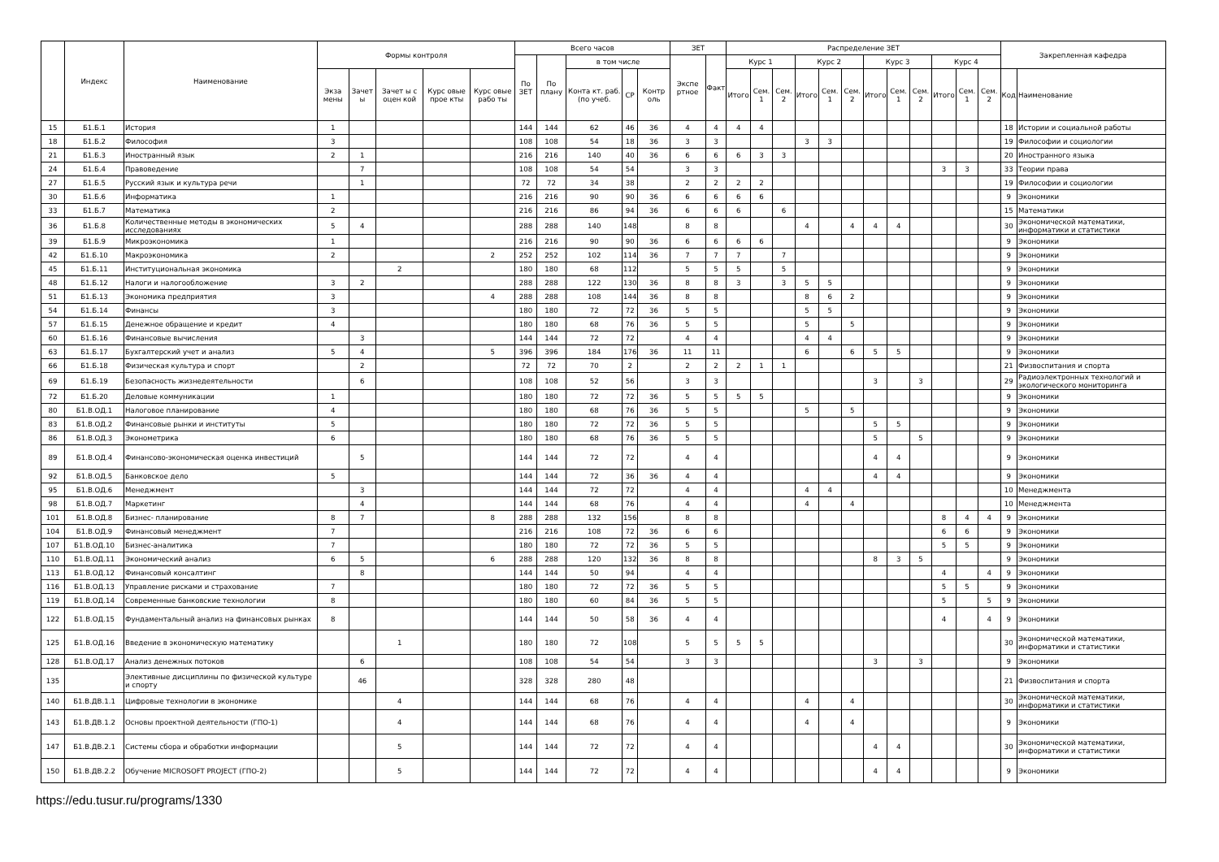| | Индекс | Наименование | Формы контроля | | | | | Всего часов | | | | | ЗЕТ | | Распределение ЗЕТ | | | | | | | | | | | | Закрепленная кафедра | |
| --- | --- | --- | --- | --- | --- | --- | --- | --- | --- | --- | --- | --- | --- | --- | --- | --- | --- | --- | --- | --- | --- | --- | --- | --- | --- | --- | --- | --- |
| | | | | | | | | По ЗЕТ | По плану | в том числе | | | Экспе ртное | Факт | Курс 1 | | | Курс 2 | | | Курс 3 | | | Курс 4 | | | | |
| | | | Экза мены | Зачет ы | Зачет ы с оцен кой | Курс овые прое кты | Курс овые рабо ты | | | Конта кт. раб. (по учеб. | СР | Контр оль | | | Итого | Сем. 1 | Сем. 2 | Итого | Сем. 1 | Сем. 2 | Итого | Сем. 1 | Сем. 2 | Итого | Сем. 1 | Сем. 2 | Код | Наименование |
| 15 | Б1.Б.1 | История | 1 | | | | | 144 | 144 | 62 | 46 | 36 | 4 | 4 | 4 | 4 | | | | | | | | | | | 18 | Истории и социальной работы |
| 18 | Б1.Б.2 | Философия | 3 | | | | | 108 | 108 | 54 | 18 | 36 | 3 | 3 | | | | 3 | 3 | | | | | | | | 19 | Философии и социологии |
| 21 | Б1.Б.3 | Иностранный язык | 2 | 1 | | | | 216 | 216 | 140 | 40 | 36 | 6 | 6 | 6 | 3 | 3 | | | | | | | | | | 20 | Иностранного языка |
| 24 | Б1.Б.4 | Правоведение | | 7 | | | | 108 | 108 | 54 | 54 | | 3 | 3 | | | | | | | | | | 3 | 3 | | 33 | Теории права |
| 27 | Б1.Б.5 | Русский язык и культура речи | | 1 | | | | 72 | 72 | 34 | 38 | | 2 | 2 | 2 | 2 | | | | | | | | | | | 19 | Философии и социологии |
| 30 | Б1.Б.6 | Информатика | 1 | | | | | 216 | 216 | 90 | 90 | 36 | 6 | 6 | 6 | 6 | | | | | | | | | | | 9 | Экономики |
| 33 | Б1.Б.7 | Математика | 2 | | | | | 216 | 216 | 86 | 94 | 36 | 6 | 6 | 6 | | 6 | | | | | | | | | | 15 | Математики |
| 36 | Б1.Б.8 | Количественные методы в экономических исследованиях | 5 | 4 | | | | 288 | 288 | 140 | 148 | | 8 | 8 | | | | 4 | | 4 | 4 | 4 | | | | | 30 | Экономической математики, информатики и статистики |
| 39 | Б1.Б.9 | Микроэкономика | 1 | | | | | 216 | 216 | 90 | 90 | 36 | 6 | 6 | 6 | 6 | | | | | | | | | | | 9 | Экономики |
| 42 | Б1.Б.10 | Макроэкономика | 2 | | | | 2 | 252 | 252 | 102 | 114 | 36 | 7 | 7 | 7 | | 7 | | | | | | | | | | 9 | Экономики |
| 45 | Б1.Б.11 | Институциональная экономика | | | 2 | | | 180 | 180 | 68 | 112 | | 5 | 5 | 5 | | 5 | | | | | | | | | | 9 | Экономики |
| 48 | Б1.Б.12 | Налоги и налогообложение | 3 | 2 | | | | 288 | 288 | 122 | 130 | 36 | 8 | 8 | 3 | | 3 | 5 | 5 | | | | | | | | 9 | Экономики |
| 51 | Б1.Б.13 | Экономика предприятия | 3 | | | | 4 | 288 | 288 | 108 | 144 | 36 | 8 | 8 | | | | 8 | 6 | 2 | | | | | | | 9 | Экономики |
| 54 | Б1.Б.14 | Финансы | 3 | | | | | 180 | 180 | 72 | 72 | 36 | 5 | 5 | | | | 5 | 5 | | | | | | | | 9 | Экономики |
| 57 | Б1.Б.15 | Денежное обращение и кредит | 4 | | | | | 180 | 180 | 68 | 76 | 36 | 5 | 5 | | | | 5 | | 5 | | | | | | | 9 | Экономики |
| 60 | Б1.Б.16 | Финансовые вычисления | | 3 | | | | 144 | 144 | 72 | 72 | | 4 | 4 | | | | 4 | 4 | | | | | | | | 9 | Экономики |
| 63 | Б1.Б.17 | Бухгалтерский учет и анализ | 5 | 4 | | | 5 | 396 | 396 | 184 | 176 | 36 | 11 | 11 | | | | 6 | | 6 | 5 | 5 | | | | | 9 | Экономики |
| 66 | Б1.Б.18 | Физическая культура и спорт | | 2 | | | | 72 | 72 | 70 | 2 | | 2 | 2 | 2 | 1 | 1 | | | | | | | | | | 21 | Физвоспитания и спорта |
| 69 | Б1.Б.19 | Безопасность жизнедеятельности | | 6 | | | | 108 | 108 | 52 | 56 | | 3 | 3 | | | | | | | 3 | | 3 | | | | 29 | Радиоэлектронных технологий и экологического мониторинга |
| 72 | Б1.Б.20 | Деловые коммуникации | 1 | | | | | 180 | 180 | 72 | 72 | 36 | 5 | 5 | 5 | 5 | | | | | | | | | | | 9 | Экономики |
| 80 | Б1.В.ОД.1 | Налоговое планирование | 4 | | | | | 180 | 180 | 68 | 76 | 36 | 5 | 5 | | | | 5 | | 5 | | | | | | | 9 | Экономики |
| 83 | Б1.В.ОД.2 | Финансовые рынки и институты | 5 | | | | | 180 | 180 | 72 | 72 | 36 | 5 | 5 | | | | | | | 5 | 5 | | | | | 9 | Экономики |
| 86 | Б1.В.ОД.3 | Эконометрика | 6 | | | | | 180 | 180 | 68 | 76 | 36 | 5 | 5 | | | | | | | 5 | | 5 | | | | 9 | Экономики |
| 89 | Б1.В.ОД.4 | Финансово-экономическая оценка инвестиций | | 5 | | | | 144 | 144 | 72 | 72 | | 4 | 4 | | | | | | | 4 | 4 | | | | | 9 | Экономики |
| 92 | Б1.В.ОД.5 | Банковское дело | 5 | | | | | 144 | 144 | 72 | 36 | 36 | 4 | 4 | | | | | | | 4 | 4 | | | | | 9 | Экономики |
| 95 | Б1.В.ОД.6 | Менеджмент | | 3 | | | | 144 | 144 | 72 | 72 | | 4 | 4 | | | | 4 | 4 | | | | | | | | 10 | Менеджмента |
| 98 | Б1.В.ОД.7 | Маркетинг | | 4 | | | | 144 | 144 | 68 | 76 | | 4 | 4 | | | | 4 | | 4 | | | | | | | 10 | Менеджмента |
| 101 | Б1.В.ОД.8 | Бизнес- планирование | 8 | 7 | | | 8 | 288 | 288 | 132 | 156 | | 8 | 8 | | | | | | | | | | 8 | 4 | 4 | 9 | Экономики |
| 104 | Б1.В.ОД.9 | Финансовый менеджмент | 7 | | | | | 216 | 216 | 108 | 72 | 36 | 6 | 6 | | | | | | | | | | 6 | 6 | | 9 | Экономики |
| 107 | Б1.В.ОД.10 | Бизнес-аналитика | 7 | | | | | 180 | 180 | 72 | 72 | 36 | 5 | 5 | | | | | | | | | | 5 | 5 | | 9 | Экономики |
| 110 | Б1.В.ОД.11 | Экономический анализ | 6 | 5 | | | 6 | 288 | 288 | 120 | 132 | 36 | 8 | 8 | | | | | | | 8 | 3 | 5 | | | | 9 | Экономики |
| 113 | Б1.В.ОД.12 | Финансовый консалтинг | | 8 | | | | 144 | 144 | 50 | 94 | | 4 | 4 | | | | | | | | | | 4 | | 4 | 9 | Экономики |
| 116 | Б1.В.ОД.13 | Управление рисками и страхование | 7 | | | | | 180 | 180 | 72 | 72 | 36 | 5 | 5 | | | | | | | | | | 5 | 5 | | 9 | Экономики |
| 119 | Б1.В.ОД.14 | Современные банковские технологии | 8 | | | | | 180 | 180 | 60 | 84 | 36 | 5 | 5 | | | | | | | | | | 5 | | 5 | 9 | Экономики |
| 122 | Б1.В.ОД.15 | Фундаментальный анализ на финансовых рынках | 8 | | | | | 144 | 144 | 50 | 58 | 36 | 4 | 4 | | | | | | | | | | 4 | | 4 | 9 | Экономики |
| 125 | Б1.В.ОД.16 | Введение в экономическую математику | | | 1 | | | 180 | 180 | 72 | 108 | | 5 | 5 | 5 | 5 | | | | | | | | | | | 30 | Экономической математики, информатики и статистики |
| 128 | Б1.В.ОД.17 | Анализ денежных потоков | | 6 | | | | 108 | 108 | 54 | 54 | | 3 | 3 | | | | | | | 3 | | 3 | | | | 9 | Экономики |
| 135 | | Элективные дисциплины по физической культуре и спорту | | 46 | | | | 328 | 328 | 280 | 48 | | | | | | | | | | | | | | | | 21 | Физвоспитания и спорта |
| 140 | Б1.В.ДВ.1.1 | Цифровые технологии в экономике | | | 4 | | | 144 | 144 | 68 | 76 | | 4 | 4 | | | | 4 | | 4 | | | | | | | 30 | Экономической математики, информатики и статистики |
| 143 | Б1.В.ДВ.1.2 | Основы проектной деятельности (ГПО-1) | | | 4 | | | 144 | 144 | 68 | 76 | | 4 | 4 | | | | 4 | | 4 | | | | | | | 9 | Экономики |
| 147 | Б1.В.ДВ.2.1 | Системы сбора и обработки информации | | | 5 | | | 144 | 144 | 72 | 72 | | 4 | 4 | | | | | | | 4 | 4 | | | | | 30 | Экономической математики, информатики и статистики |
| 150 | Б1.В.ДВ.2.2 | Обучение MICROSOFT PROJECT (ГПО-2) | | | 5 | | | 144 | 144 | 72 | 72 | | 4 | 4 | | | | | | | 4 | 4 | | | | | 9 | Экономики |
https://edu.tusur.ru/programs/1330